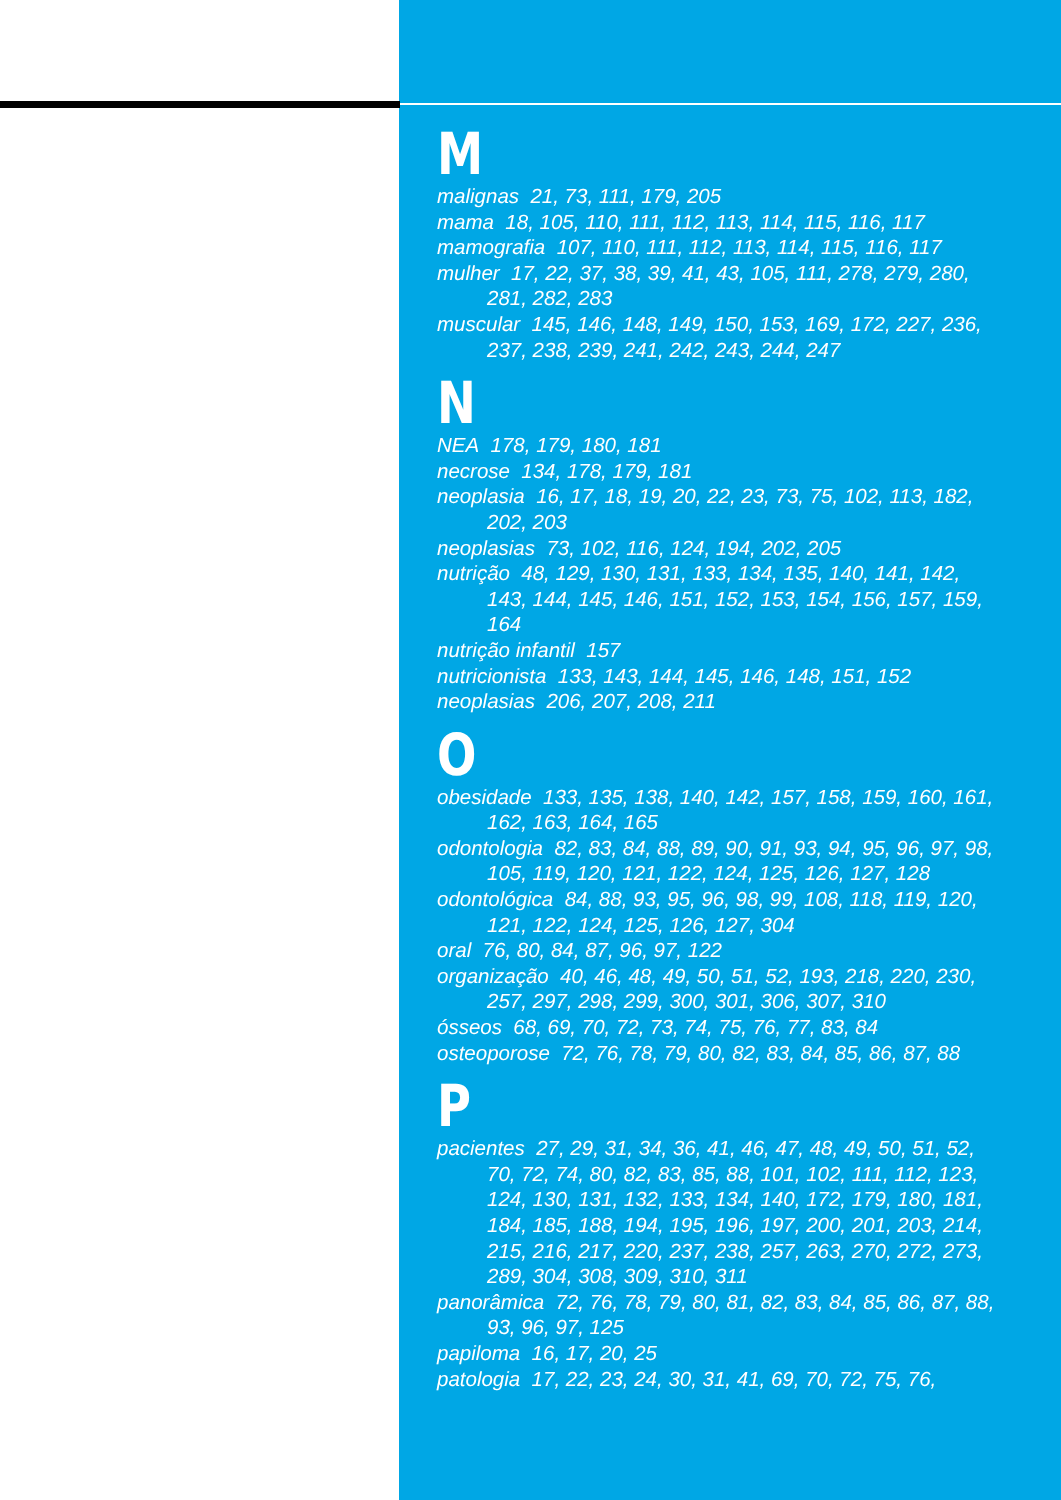M
malignas 21, 73, 111, 179, 205
mama 18, 105, 110, 111, 112, 113, 114, 115, 116, 117
mamografia 107, 110, 111, 112, 113, 114, 115, 116, 117
mulher 17, 22, 37, 38, 39, 41, 43, 105, 111, 278, 279, 280, 281, 282, 283
muscular 145, 146, 148, 149, 150, 153, 169, 172, 227, 236, 237, 238, 239, 241, 242, 243, 244, 247
N
NEA 178, 179, 180, 181
necrose 134, 178, 179, 181
neoplasia 16, 17, 18, 19, 20, 22, 23, 73, 75, 102, 113, 182, 202, 203
neoplasias 73, 102, 116, 124, 194, 202, 205
nutrição 48, 129, 130, 131, 133, 134, 135, 140, 141, 142, 143, 144, 145, 146, 151, 152, 153, 154, 156, 157, 159, 164
nutrição infantil 157
nutricionista 133, 143, 144, 145, 146, 148, 151, 152
neoplasias 206, 207, 208, 211
O
obesidade 133, 135, 138, 140, 142, 157, 158, 159, 160, 161, 162, 163, 164, 165
odontologia 82, 83, 84, 88, 89, 90, 91, 93, 94, 95, 96, 97, 98, 105, 119, 120, 121, 122, 124, 125, 126, 127, 128
odontológica 84, 88, 93, 95, 96, 98, 99, 108, 118, 119, 120, 121, 122, 124, 125, 126, 127, 304
oral 76, 80, 84, 87, 96, 97, 122
organização 40, 46, 48, 49, 50, 51, 52, 193, 218, 220, 230, 257, 297, 298, 299, 300, 301, 306, 307, 310
ósseos 68, 69, 70, 72, 73, 74, 75, 76, 77, 83, 84
osteoporose 72, 76, 78, 79, 80, 82, 83, 84, 85, 86, 87, 88
P
pacientes 27, 29, 31, 34, 36, 41, 46, 47, 48, 49, 50, 51, 52, 70, 72, 74, 80, 82, 83, 85, 88, 101, 102, 111, 112, 123, 124, 130, 131, 132, 133, 134, 140, 172, 179, 180, 181, 184, 185, 188, 194, 195, 196, 197, 200, 201, 203, 214, 215, 216, 217, 220, 237, 238, 257, 263, 270, 272, 273, 289, 304, 308, 309, 310, 311
panorâmica 72, 76, 78, 79, 80, 81, 82, 83, 84, 85, 86, 87, 88, 93, 96, 97, 125
papiloma 16, 17, 20, 25
patologia 17, 22, 23, 24, 30, 31, 41, 69, 70, 72, 75, 76,